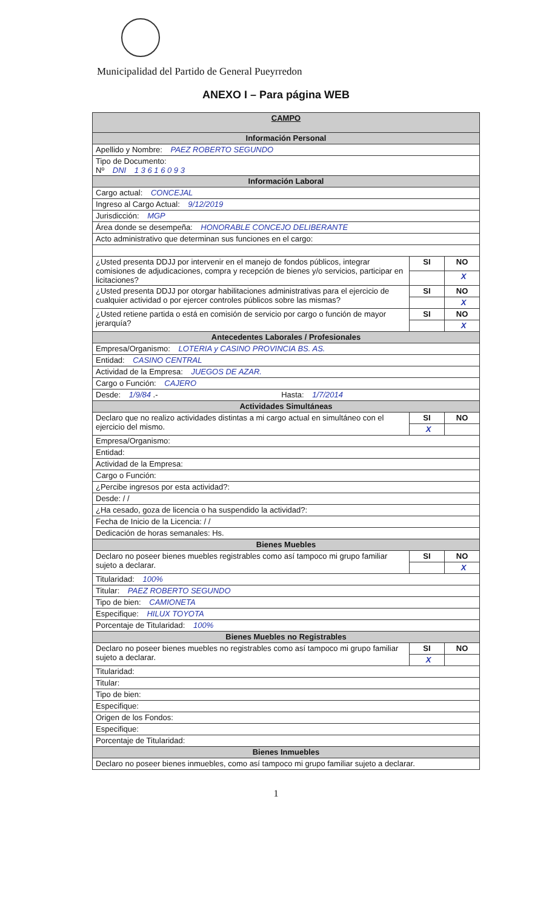Municipalidad del Partido de General Pueyrredon
ANEXO I – Para página WEB
| CAMPO | | |
| --- | --- | --- |
| Información Personal | | |
| Apellido y Nombre: PAEZ ROBERTO SEGUNDO | | |
| Tipo de Documento: Nº DNI 1 3 6 1 6 0 9 3 | | |
| Información Laboral | | |
| Cargo actual: CONCEJAL | | |
| Ingreso al Cargo Actual: 9/12/2019 | | |
| Jurisdicción: MGP | | |
| Área donde se desempeña: HONORABLE CONCEJO DELIBERANTE | | |
| Acto administrativo que determinan sus funciones en el cargo: | | |
| ¿Usted presenta DDJJ por intervenir en el manejo de fondos públicos, integrar comisiones de adjudicaciones, compra y recepción de bienes y/o servicios, participar en licitaciones? | SI | NO |
| | | X |
| ¿Usted presenta DDJJ por otorgar habilitaciones administrativas para el ejercicio de cualquier actividad o por ejercer controles públicos sobre las mismas? | SI | NO |
| | | X |
| ¿Usted retiene partida o está en comisión de servicio por cargo o función de mayor jerarquía? | SI | NO |
| | | X |
| Antecedentes Laborales / Profesionales | | |
| Empresa/Organismo: LOTERIA y CASINO PROVINCIA BS. AS. | | |
| Entidad: CASINO CENTRAL | | |
| Actividad de la Empresa: JUEGOS DE AZAR. | | |
| Cargo o Función: CAJERO | | |
| Desde: 1/9/84 .- Hasta: 1/7/2014 | | |
| Actividades Simultáneas | | |
| Declaro que no realizo actividades distintas a mi cargo actual en simultáneo con el ejercicio del mismo. | SI | NO |
| | X | |
| Empresa/Organismo: | | |
| Entidad: | | |
| Actividad de la Empresa: | | |
| Cargo o Función: | | |
| ¿Percibe ingresos por esta actividad?: | | |
| Desde: / / | | |
| ¿Ha cesado, goza de licencia o ha suspendido la actividad?: | | |
| Fecha de Inicio de la Licencia: / / | | |
| Dedicación de horas semanales: Hs. | | |
| Bienes Muebles | | |
| Declaro no poseer bienes muebles registrables como así tampoco mi grupo familiar sujeto a declarar. | SI | NO |
| | | X |
| Titularidad: 100% | | |
| Titular: PAEZ ROBERTO SEGUNDO | | |
| Tipo de bien: CAMIONETA | | |
| Especifique: HILUX TOYOTA | | |
| Porcentaje de Titularidad: 100% | | |
| Bienes Muebles no Registrables | | |
| Declaro no poseer bienes muebles no registrables como así tampoco mi grupo familiar sujeto a declarar. | SI | NO |
| | X | |
| Titularidad: | | |
| Titular: | | |
| Tipo de bien: | | |
| Especifique: | | |
| Origen de los Fondos: | | |
| Especifique: | | |
| Porcentaje de Titularidad: | | |
| Bienes Inmuebles | | |
| Declaro no poseer bienes inmuebles, como así tampoco mi grupo familiar sujeto a declarar. | | |
1